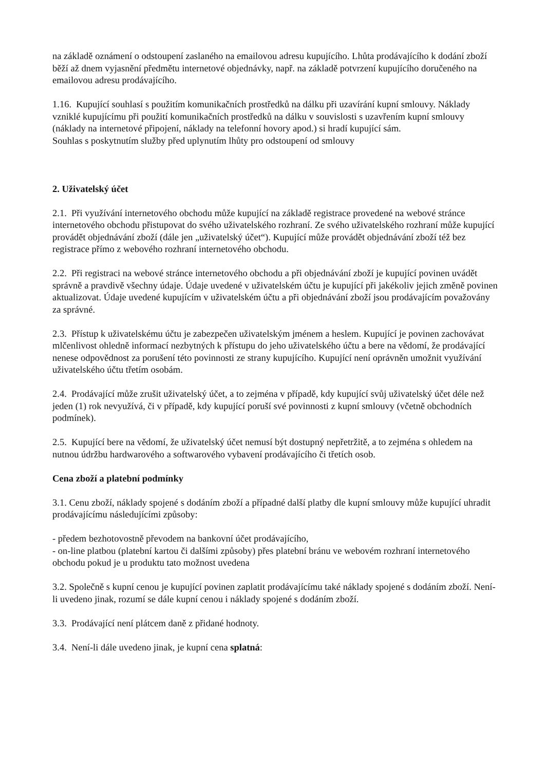na základě oznámení o odstoupení zaslaného na emailovou adresu kupujícího. Lhůta prodávajícího k dodání zboží běží až dnem vyjasnění předmětu internetové objednávky, např. na základě potvrzení kupujícího doručeného na emailovou adresu prodávajícího.
1.16. Kupující souhlasí s použitím komunikačních prostředků na dálku při uzavírání kupní smlouvy. Náklady vzniklé kupujícímu při použití komunikačních prostředků na dálku v souvislosti s uzavřením kupní smlouvy (náklady na internetové připojení, náklady na telefonní hovory apod.) si hradí kupující sám.
Souhlas s poskytnutím služby před uplynutím lhůty pro odstoupení od smlouvy
2. Uživatelský účet
2.1. Při využívání internetového obchodu může kupující na základě registrace provedené na webové stránce internetového obchodu přistupovat do svého uživatelského rozhraní. Ze svého uživatelského rozhraní může kupující provádět objednávání zboží (dále jen „uživatelský účet“). Kupující může provádět objednávání zboží též bez registrace přímo z webového rozhraní internetového obchodu.
2.2. Při registraci na webové stránce internetového obchodu a při objednávání zboží je kupující povinen uvádět správně a pravdivě všechny údaje. Údaje uvedené v uživatelském účtu je kupující při jakékoliv jejich změně povinen aktualizovat. Údaje uvedené kupujícím v uživatelském účtu a při objednávání zboží jsou prodávajícím považovány za správné.
2.3. Přístup k uživatelskému účtu je zabezpečen uživatelským jménem a heslem. Kupující je povinen zachovávat mlčenlivost ohledně informací nezbytných k přístupu do jeho uživatelského účtu a bere na vědomí, že prodávající nenese odpovědnost za porušení této povinnosti ze strany kupujícího. Kupující není oprávněn umožnit využívání uživatelského účtu třetím osobám.
2.4. Prodávající může zrušit uživatelský účet, a to zejména v případě, kdy kupující svůj uživatelský účet déle než jeden (1) rok nevyužívá, či v případě, kdy kupující poruší své povinnosti z kupní smlouvy (včetně obchodních podmínek).
2.5. Kupující bere na vědomí, že uživatelský účet nemusí být dostupný nepřetržitě, a to zejména s ohledem na nutnou údržbu hardwarového a softwarového vybavení prodávajícího či třetích osob.
Cena zboží a platební podmínky
3.1. Cenu zboží, náklady spojené s dodáním zboží a případné další platby dle kupní smlouvy může kupující uhradit prodávajícímu následujícími způsoby:
- předem bezhotovostně převodem na bankovní účet prodávajícího,
- on-line platbou (platební kartou či dalšími způsoby) přes platební bránu ve webovém rozhraní internetového obchodu pokud je u produktu tato možnost uvedena
3.2. Společně s kupní cenou je kupující povinen zaplatit prodávajícímu také náklady spojené s dodáním zboží. Není-li uvedeno jinak, rozumí se dále kupní cenou i náklady spojené s dodáním zboží.
3.3. Prodávající není plátcem daně z přidané hodnoty.
3.4. Není-li dále uvedeno jinak, je kupní cena splatná: